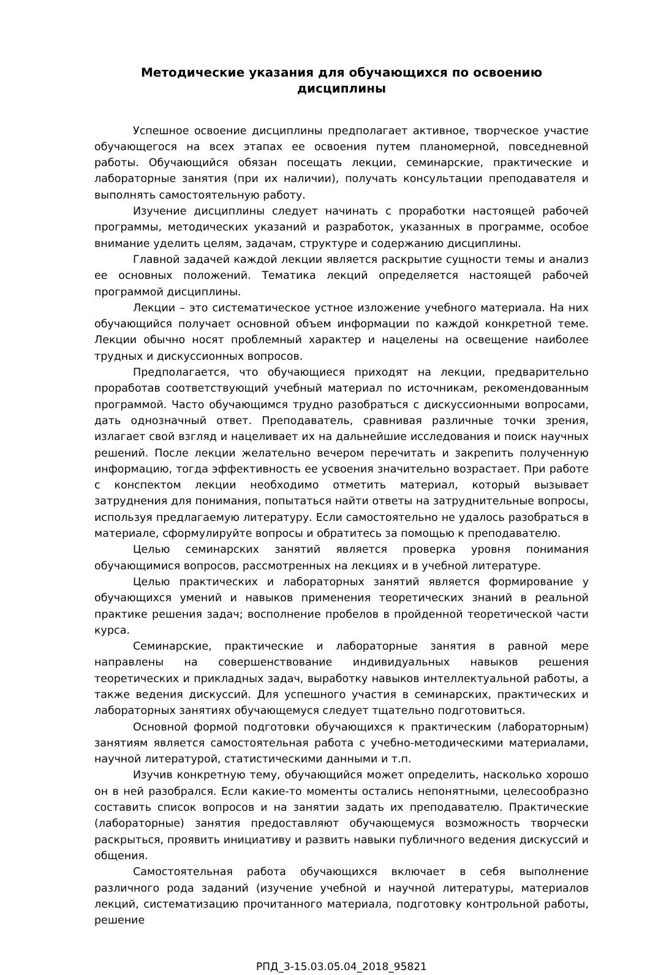Методические указания для обучающихся по освоению дисциплины
Успешное освоение дисциплины предполагает активное, творческое участие обучающегося на всех этапах ее освоения путем планомерной, повседневной работы. Обучающийся обязан посещать лекции, семинарские, практические и лабораторные занятия (при их наличии), получать консультации преподавателя и выполнять самостоятельную работу.
Изучение дисциплины следует начинать с проработки настоящей рабочей программы, методических указаний и разработок, указанных в программе, особое внимание уделить целям, задачам, структуре и содержанию дисциплины.
Главной задачей каждой лекции является раскрытие сущности темы и анализ ее основных положений. Тематика лекций определяется настоящей рабочей программой дисциплины.
Лекции – это систематическое устное изложение учебного материала. На них обучающийся получает основной объем информации по каждой конкретной теме. Лекции обычно носят проблемный характер и нацелены на освещение наиболее трудных и дискуссионных вопросов.
Предполагается, что обучающиеся приходят на лекции, предварительно проработав соответствующий учебный материал по источникам, рекомендованным программой. Часто обучающимся трудно разобраться с дискуссионными вопросами, дать однозначный ответ. Преподаватель, сравнивая различные точки зрения, излагает свой взгляд и нацеливает их на дальнейшие исследования и поиск научных решений. После лекции желательно вечером перечитать и закрепить полученную информацию, тогда эффективность ее усвоения значительно возрастает. При работе с конспектом лекции необходимо отметить материал, который вызывает затруднения для понимания, попытаться найти ответы на затруднительные вопросы, используя предлагаемую литературу. Если самостоятельно не удалось разобраться в материале, сформулируйте вопросы и обратитесь за помощью к преподавателю.
Целью семинарских занятий является проверка уровня понимания обучающимися вопросов, рассмотренных на лекциях и в учебной литературе.
Целью практических и лабораторных занятий является формирование у обучающихся умений и навыков применения теоретических знаний в реальной практике решения задач; восполнение пробелов в пройденной теоретической части курса.
Семинарские, практические и лабораторные занятия в равной мере направлены на совершенствование индивидуальных навыков решения теоретических и прикладных задач, выработку навыков интеллектуальной работы, а также ведения дискуссий. Для успешного участия в семинарских, практических и лабораторных занятиях обучающемуся следует тщательно подготовиться.
Основной формой подготовки обучающихся к практическим (лабораторным) занятиям является самостоятельная работа с учебно-методическими материалами, научной литературой, статистическими данными и т.п.
Изучив конкретную тему, обучающийся может определить, насколько хорошо он в ней разобрался. Если какие-то моменты остались непонятными, целесообразно составить список вопросов и на занятии задать их преподавателю. Практические (лабораторные) занятия предоставляют обучающемуся возможность творчески раскрыться, проявить инициативу и развить навыки публичного ведения дискуссий и общения.
Самостоятельная работа обучающихся включает в себя выполнение различного рода заданий (изучение учебной и научной литературы, материалов лекций, систематизацию прочитанного материала, подготовку контрольной работы, решение
РПД_3-15.03.05.04_2018_95821